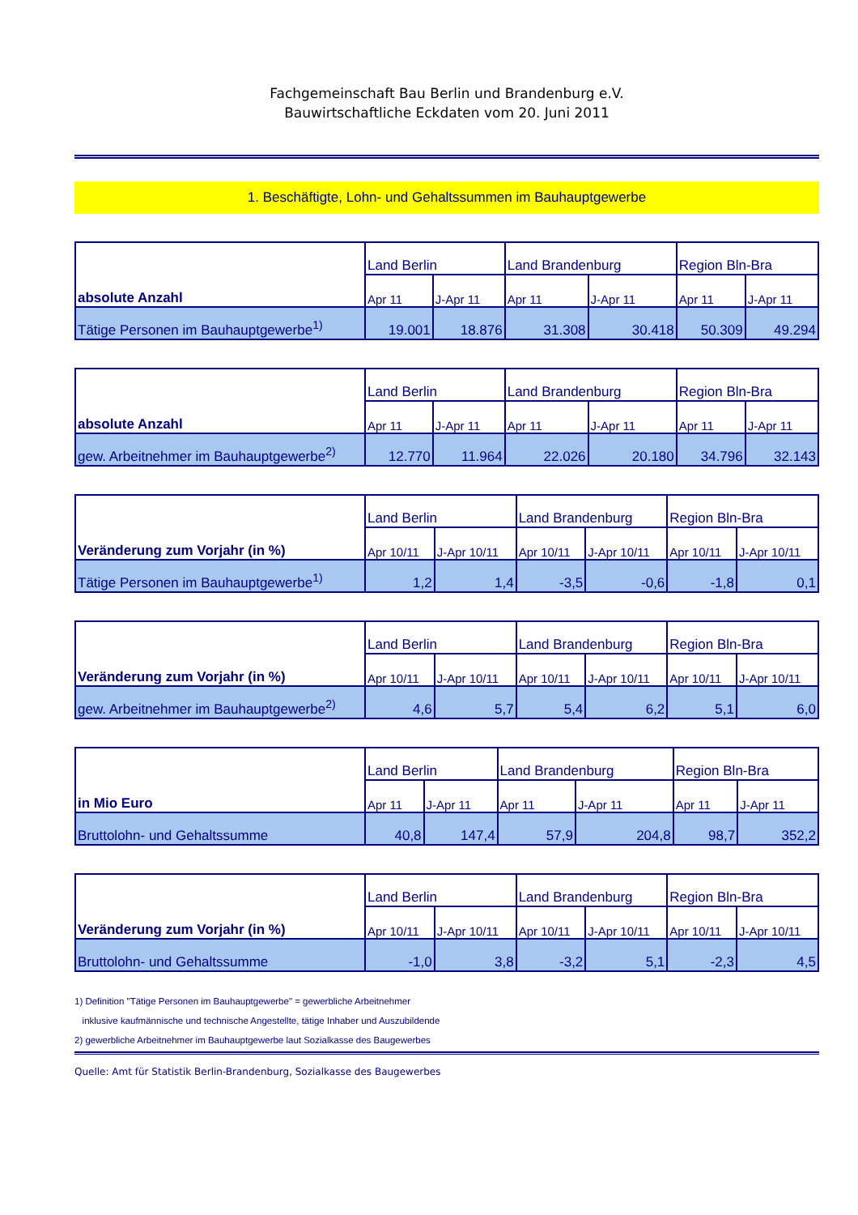Fachgemeinschaft Bau Berlin und Brandenburg e.V.
Bauwirtschaftliche Eckdaten vom 20. Juni 2011
1. Beschäftigte, Lohn- und Gehaltssummen im Bauhauptgewerbe
| absolute Anzahl | Land Berlin | | Land Brandenburg | | Region Bln-Bra | |
| | Apr 11 | J-Apr 11 | Apr 11 | J-Apr 11 | Apr 11 | J-Apr 11 |
| Tätige Personen im Bauhauptgewerbe<sup>1)</sup> | 19.001 | 18.876 | 31.308 | 30.418 | 50.309 | 49.294 |
| absolute Anzahl | Land Berlin | | Land Brandenburg | | Region Bln-Bra | |
| | Apr 11 | J-Apr 11 | Apr 11 | J-Apr 11 | Apr 11 | J-Apr 11 |
| gew. Arbeitnehmer im Bauhauptgewerbe<sup>2)</sup> | 12.770 | 11.964 | 22.026 | 20.180 | 34.796 | 32.143 |
| Veränderung zum Vorjahr (in %) | Land Berlin | | Land Brandenburg | | Region Bln-Bra | |
| | Apr 10/11 | J-Apr 10/11 | Apr 10/11 | J-Apr 10/11 | Apr 10/11 | J-Apr 10/11 |
| Tätige Personen im Bauhauptgewerbe<sup>1)</sup> | 1,2 | 1,4 | -3,5 | -0,6 | -1,8 | 0,1 |
| Veränderung zum Vorjahr (in %) | Land Berlin | | Land Brandenburg | | Region Bln-Bra | |
| | Apr 10/11 | J-Apr 10/11 | Apr 10/11 | J-Apr 10/11 | Apr 10/11 | J-Apr 10/11 |
| gew. Arbeitnehmer im Bauhauptgewerbe<sup>2)</sup> | 4,6 | 5,7 | 5,4 | 6,2 | 5,1 | 6,0 |
| in Mio Euro | Land Berlin | | Land Brandenburg | | Region Bln-Bra | |
| | Apr 11 | J-Apr 11 | Apr 11 | J-Apr 11 | Apr 11 | J-Apr 11 |
| Bruttolohn- und Gehaltssumme | 40,8 | 147,4 | 57,9 | 204,8 | 98,7 | 352,2 |
| Veränderung zum Vorjahr (in %) | Land Berlin | | Land Brandenburg | | Region Bln-Bra | |
| | Apr 10/11 | J-Apr 10/11 | Apr 10/11 | J-Apr 10/11 | Apr 10/11 | J-Apr 10/11 |
| Bruttolohn- und Gehaltssumme | -1,0 | 3,8 | -3,2 | 5,1 | -2,3 | 4,5 |
1) Definition "Tätige Personen im Bauhauptgewerbe" = gewerbliche Arbeitnehmer
inklusive kaufmännische und technische Angestellte, tätige Inhaber und Auszubildende
2) gewerbliche Arbeitnehmer im Bauhauptgewerbe laut Sozialkasse des Baugewerbes
Quelle: Amt für Statistik Berlin-Brandenburg, Sozialkasse des Baugewerbes